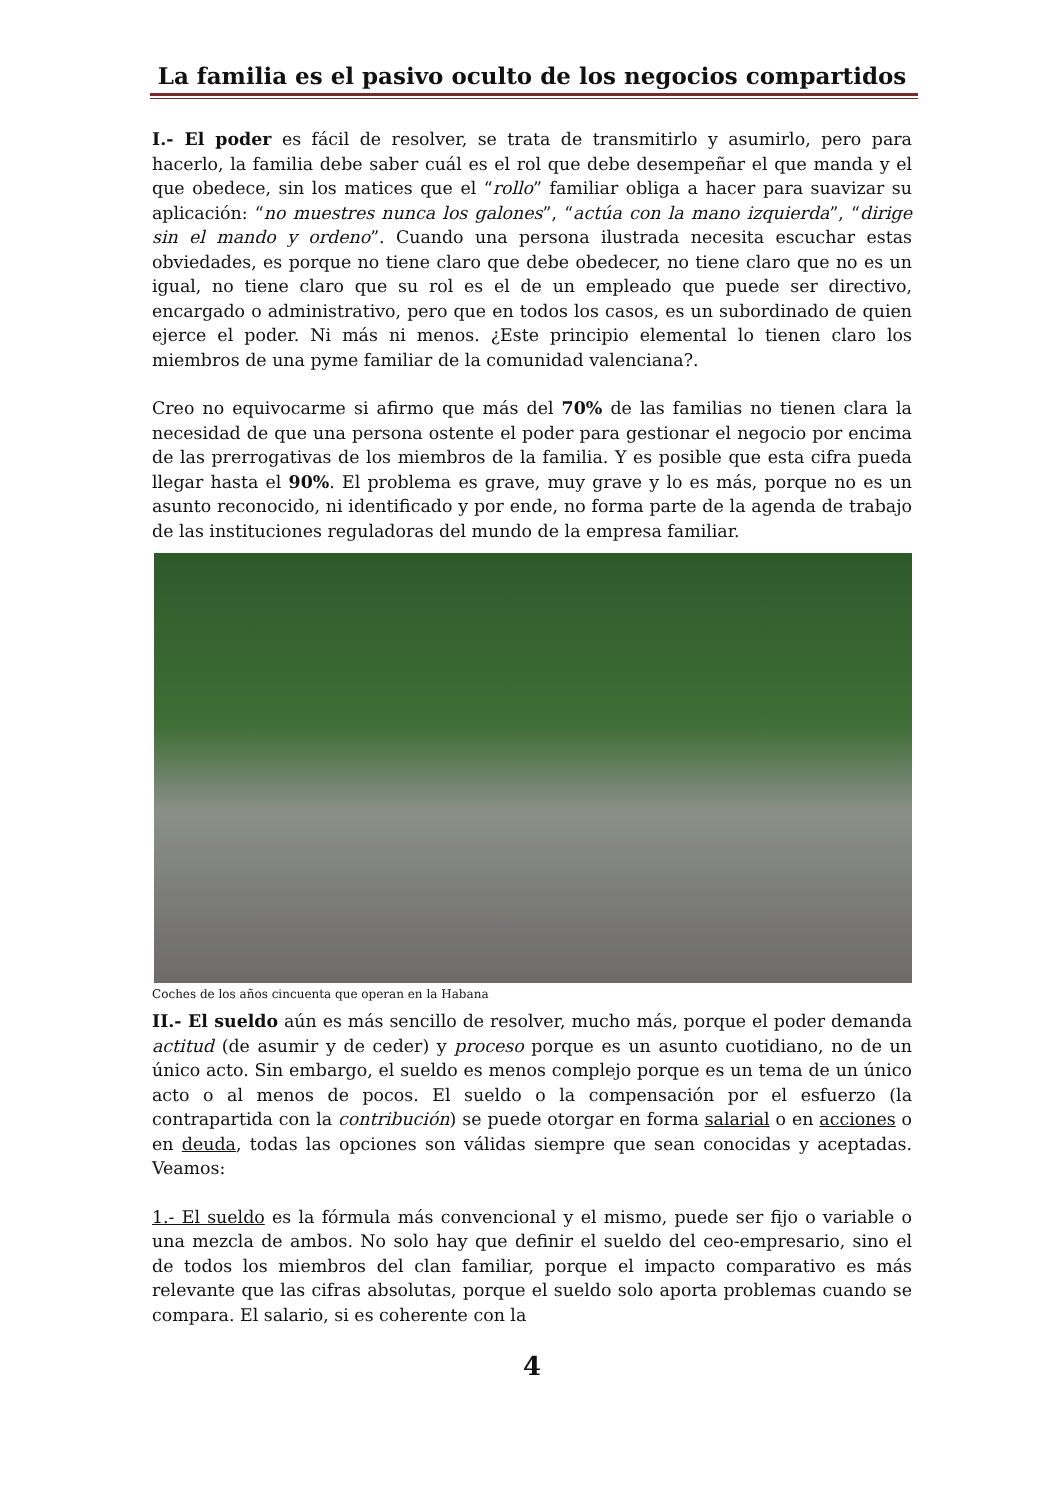La familia es el pasivo oculto de los negocios compartidos
I.- El poder es fácil de resolver, se trata de transmitirlo y asumirlo, pero para hacerlo, la familia debe saber cuál es el rol que debe desempeñar el que manda y el que obedece, sin los matices que el “rollo” familiar obliga a hacer para suavizar su aplicación: “no muestres nunca los galones”, “actúa con la mano izquierda”, “dirige sin el mando y ordeno”. Cuando una persona ilustrada necesita escuchar estas obviedades, es porque no tiene claro que debe obedecer, no tiene claro que no es un igual, no tiene claro que su rol es el de un empleado que puede ser directivo, encargado o administrativo, pero que en todos los casos, es un subordinado de quien ejerce el poder. Ni más ni menos. ¿Este principio elemental lo tienen claro los miembros de una pyme familiar de la comunidad valenciana?.
Creo no equivocarme si afirmo que más del 70% de las familias no tienen clara la necesidad de que una persona ostente el poder para gestionar el negocio por encima de las prerrogativas de los miembros de la familia. Y es posible que esta cifra pueda llegar hasta el 90%. El problema es grave, muy grave y lo es más, porque no es un asunto reconocido, ni identificado y por ende, no forma parte de la agenda de trabajo de las instituciones reguladoras del mundo de la empresa familiar.
Coches de los años cincuenta que operan en la Habana
II.- El sueldo aún es más sencillo de resolver, mucho más, porque el poder demanda actitud (de asumir y de ceder) y proceso porque es un asunto cuotidiano, no de un único acto. Sin embargo, el sueldo es menos complejo porque es un tema de un único acto o al menos de pocos. El sueldo o la compensación por el esfuerzo (la contrapartida con la contribución) se puede otorgar en forma salarial o en acciones o en deuda, todas las opciones son válidas siempre que sean conocidas y aceptadas. Veamos:
1.- El sueldo es la fórmula más convencional y el mismo, puede ser fijo o variable o una mezcla de ambos. No solo hay que definir el sueldo del ceo-empresario, sino el de todos los miembros del clan familiar, porque el impacto comparativo es más relevante que las cifras absolutas, porque el sueldo solo aporta problemas cuando se compara. El salario, si es coherente con la
4